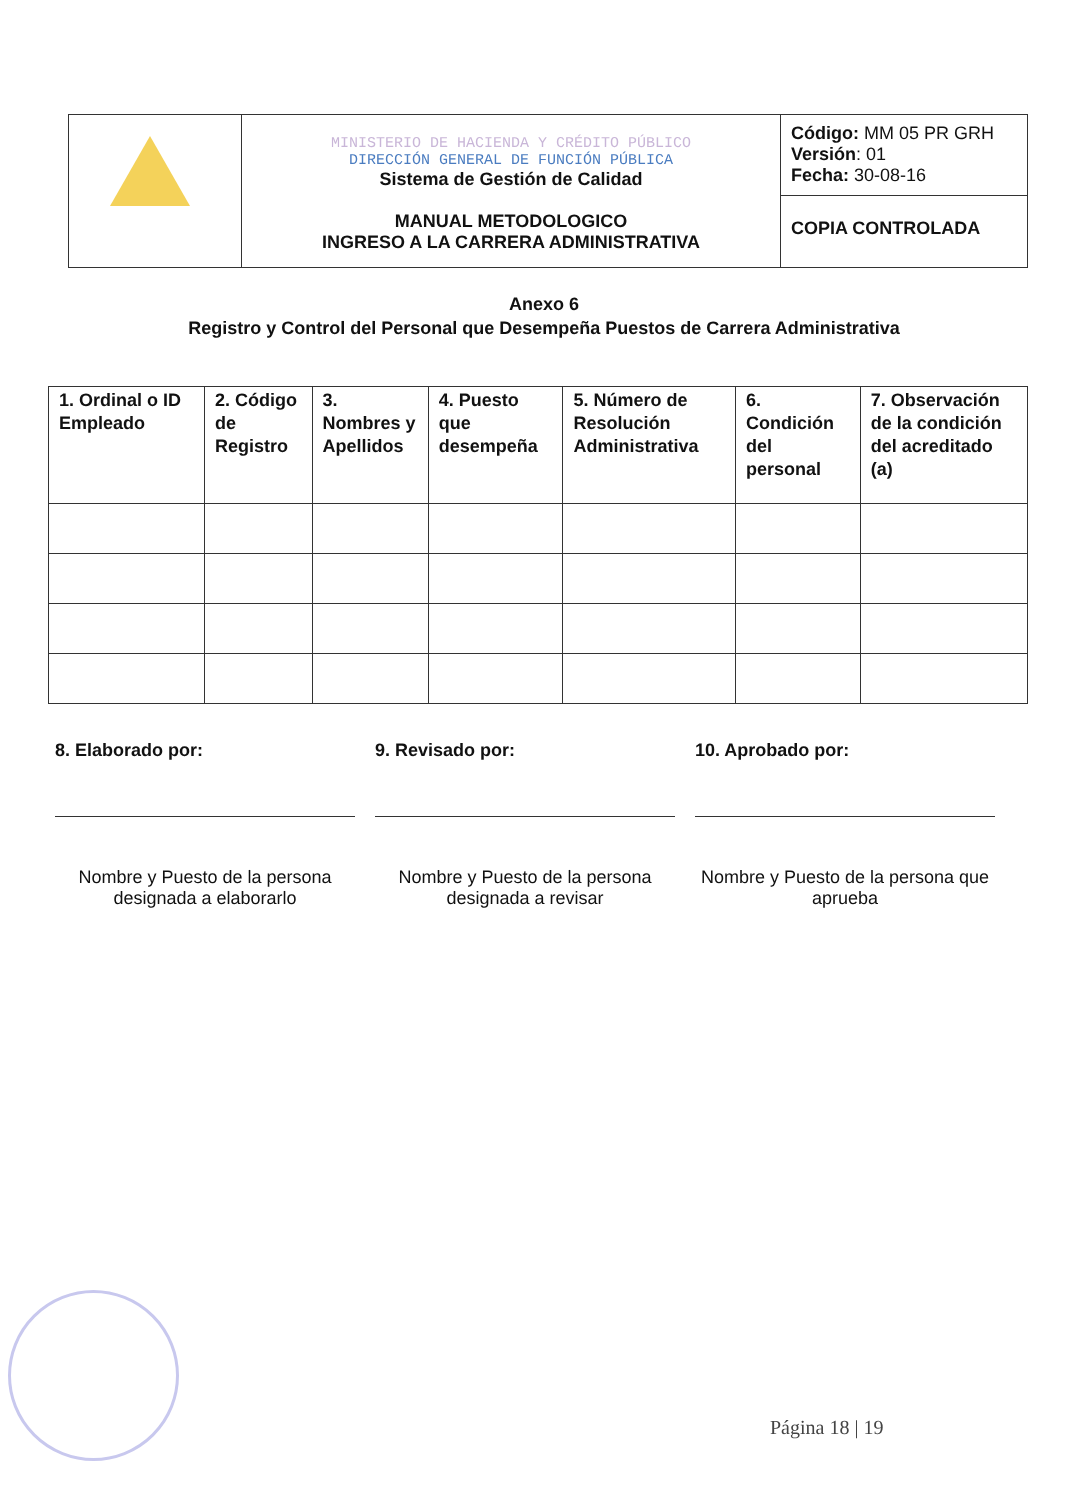| | MINISTERIO DE HACIENDA Y CRÉDITO PÚBLICO DIRECCIÓN GENERAL DE FUNCIÓN PÚBLICA Sistema de Gestión de Calidad MANUAL METODOLOGICO INGRESO A LA CARRERA ADMINISTRATIVA | Código: MM 05 PR GRH Versión : 01 Fecha: 30-08-16 |
| | | COPIA CONTROLADA |
Anexo 6
Registro y Control del Personal que Desempeña Puestos de Carrera Administrativa
| 1. Ordinal o ID Empleado | 2. Código de Registro | 3. Nombres y Apellidos | 4. Puesto que desempeña | 5. Número de Resolución Administrativa | 6. Condición del personal | 7. Observación de la condición del acreditado (a) |
| --- | --- | --- | --- | --- | --- | --- |
8. Elaborado por:
Nombre y Puesto de la persona designada a elaborarlo
9. Revisado por:
Nombre y Puesto de la persona designada a revisar
10. Aprobado por:
Nombre y Puesto de la persona que aprueba
Página 18 | 19